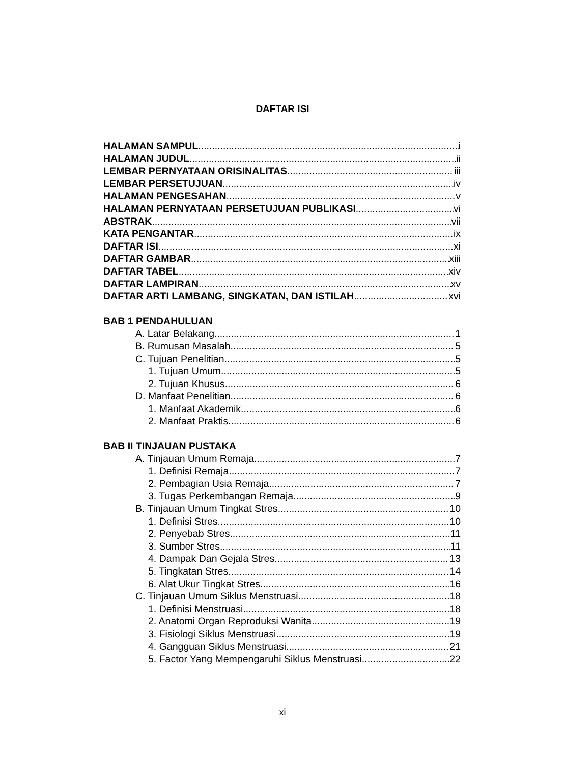DAFTAR ISI
HALAMAN SAMPUL i
HALAMAN JUDUL ii
LEMBAR PERNYATAAN ORISINALITAS iii
LEMBAR PERSETUJUAN iv
HALAMAN PENGESAHAN v
HALAMAN PERNYATAAN PERSETUJUAN PUBLIKASI vi
ABSTRAK vii
KATA PENGANTAR ix
DAFTAR ISI xi
DAFTAR GAMBAR xiii
DAFTAR TABEL xiv
DAFTAR LAMPIRAN xv
DAFTAR ARTI LAMBANG, SINGKATAN, DAN ISTILAH xvi
BAB 1 PENDAHULUAN
A. Latar Belakang 1
B. Rumusan Masalah 5
C. Tujuan Penelitian 5
1. Tujuan Umum 5
2. Tujuan Khusus 6
D. Manfaat Penelitian 6
1. Manfaat Akademik 6
2. Manfaat Praktis 6
BAB II TINJAUAN PUSTAKA
A. Tinjauan Umum Remaja 7
1. Definisi Remaja 7
2. Pembagian Usia Remaja 7
3. Tugas Perkembangan Remaja 9
B. Tinjauan Umum Tingkat Stres 10
1. Definisi Stres 10
2. Penyebab Stres 11
3. Sumber Stres 11
4. Dampak Dan Gejala Stres 13
5. Tingkatan Stres 14
6. Alat Ukur Tingkat Stres 16
C. Tinjauan Umum Siklus Menstruasi 18
1. Definisi Menstruasi 18
2. Anatomi Organ Reproduksi Wanita 19
3. Fisiologi Siklus Menstruasi 19
4. Gangguan Siklus Menstruasi 21
5. Factor Yang Mempengaruhi Siklus Menstruasi 22
xi